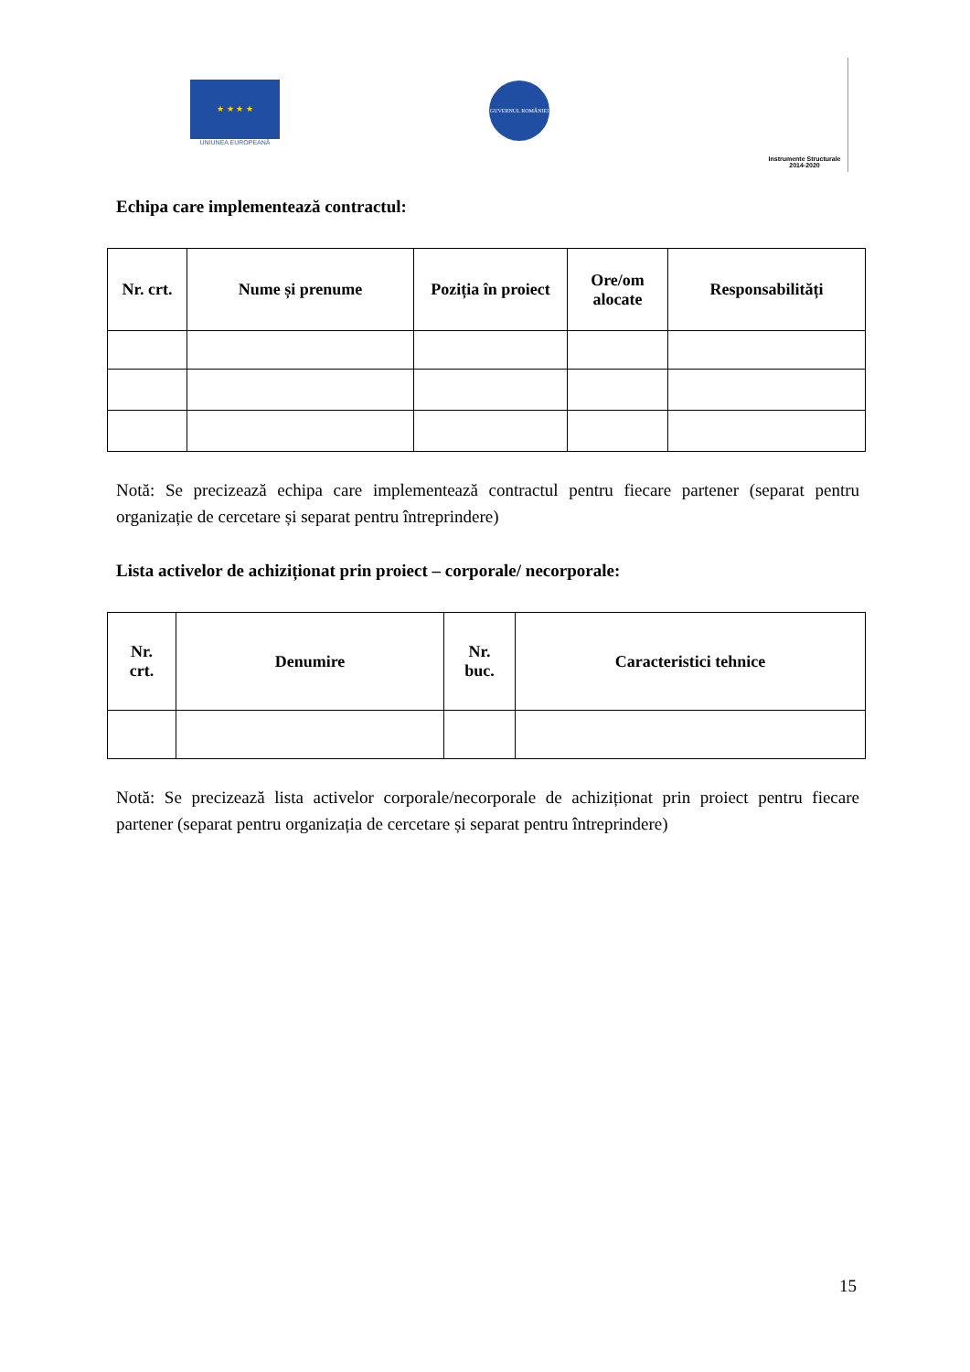★ ★ ★ ★
UNIUNEA EUROPEANĂ
GUVERNUL ROMÂNIEI
Instrumente Structurale
2014-2020
Echipa care implementează contractul:
| Nr. crt. | Nume și prenume | Poziția în proiect | Ore/om alocate | Responsabilități |
| --- | --- | --- | --- | --- |
Notă: Se precizează echipa care implementează contractul pentru fiecare partener (separat pentru organizație de cercetare și separat pentru întreprindere)
Lista activelor de achiziționat prin proiect – corporale/ necorporale:
| Nr. crt. | Denumire | Nr. buc. | Caracteristici tehnice |
| --- | --- | --- | --- |
Notă: Se precizează lista activelor corporale/necorporale de achiziționat prin proiect pentru fiecare partener (separat pentru organizația de cercetare și separat pentru întreprindere)
15